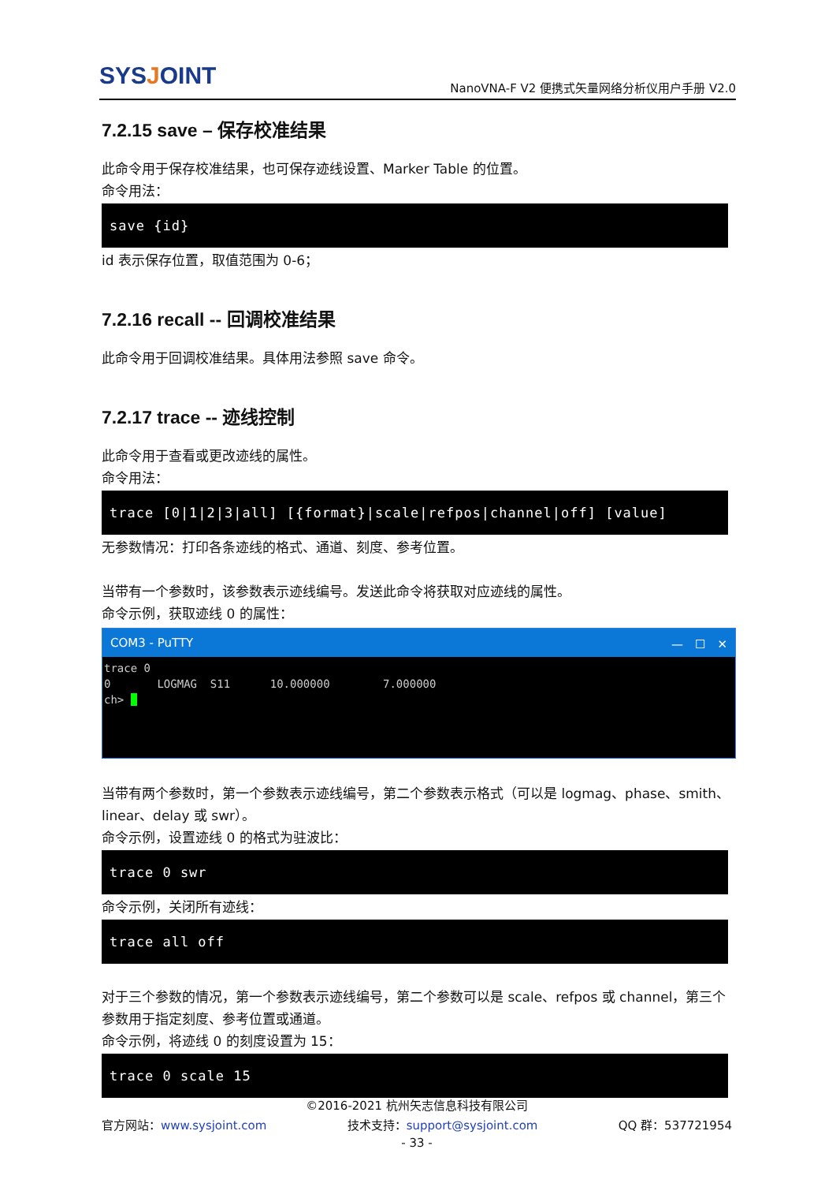SYSJOINT
NanoVNA-F V2 便携式矢量网络分析仪用户手册 V2.0
7.2.15 save – 保存校准结果
此命令用于保存校准结果，也可保存迹线设置、Marker Table 的位置。
命令用法：
save {id}
id 表示保存位置，取值范围为 0-6；
7.2.16 recall -- 回调校准结果
此命令用于回调校准结果。具体用法参照 save 命令。
7.2.17 trace -- 迹线控制
此命令用于查看或更改迹线的属性。
命令用法：
trace [0|1|2|3|all] [{format}|scale|refpos|channel|off] [value]
无参数情况：打印各条迹线的格式、通道、刻度、参考位置。
当带有一个参数时，该参数表示迹线编号。发送此命令将获取对应迹线的属性。
命令示例，获取迹线 0 的属性：
COM3 - PuTTY —　☐　✕
trace 0 0 LOGMAG S11 10.000000 7.000000 ch>
当带有两个参数时，第一个参数表示迹线编号，第二个参数表示格式（可以是 logmag、phase、smith、linear、delay 或 swr）。
命令示例，设置迹线 0 的格式为驻波比：
trace 0 swr
命令示例，关闭所有迹线：
trace all off
对于三个参数的情况，第一个参数表示迹线编号，第二个参数可以是 scale、refpos 或 channel，第三个参数用于指定刻度、参考位置或通道。
命令示例，将迹线 0 的刻度设置为 15：
trace 0 scale 15
©2016-2021 杭州矢志信息科技有限公司
官方网站：www.sysjoint.com 技术支持：support@sysjoint.com QQ 群：537721954
- 33 -